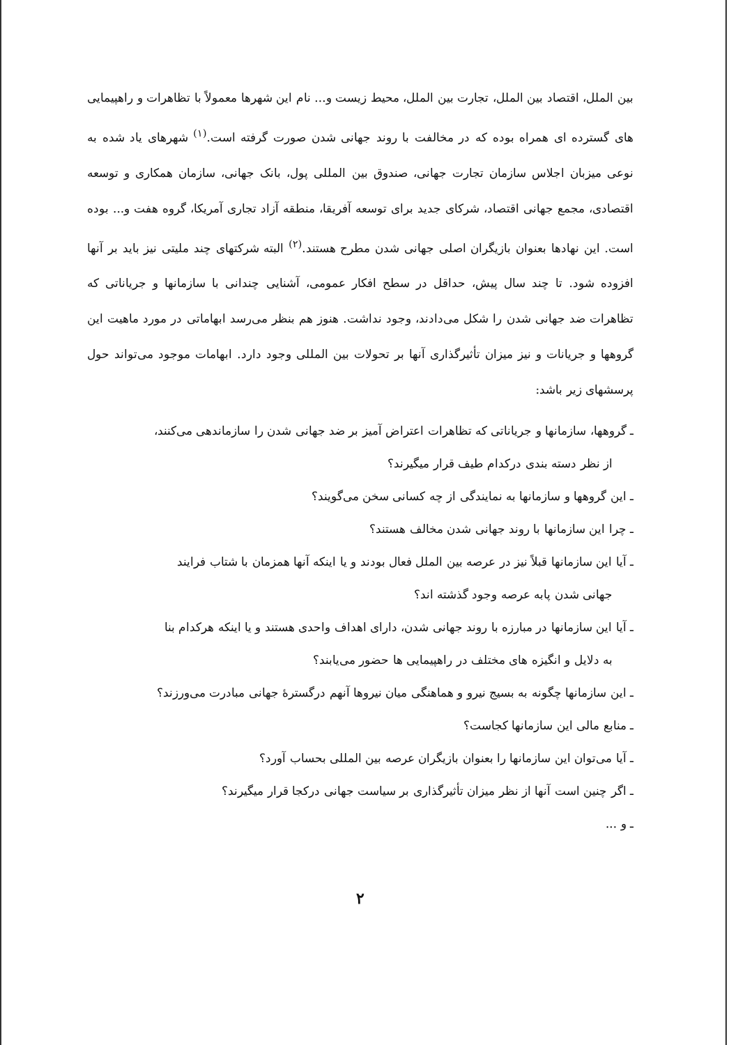بین الملل، اقتصاد بین الملل، تجارت بین الملل، محیط زیست و... نام این شهرها معمولاً با تظاهرات و راهپیمایی های گسترده ای همراه بوده که در مخالفت با روند جهانی شدن صورت گرفته است.<sup>(۱)</sup> شهرهای یاد شده به نوعی میزبان اجلاس سازمان تجارت جهانی، صندوق بین المللی پول، بانک جهانی، سازمان همکاری و توسعه اقتصادی، مجمع جهانی اقتصاد، شرکای جدید برای توسعه آفریقا، منطقه آزاد تجاری آمریکا، گروه هفت و... بوده است. این نهادها بعنوان بازیگران اصلی جهانی شدن مطرح هستند.<sup>(۲)</sup> البته شرکتهای چند ملیتی نیز باید بر آنها افزوده شود. تا چند سال پیش، حداقل در سطح افکار عمومی، آشنایی چندانی با سازمانها و جریاناتی که تظاهرات ضد جهانی شدن را شکل می‌دادند، وجود نداشت. هنوز هم بنظر می‌رسد ابهاماتی در مورد ماهیت این گروهها و جریانات و نیز میزان تأثیرگذاری آنها بر تحولات بین المللی وجود دارد. ابهامات موجود می‌تواند حول پرسشهای زیر باشد:
ـ گروهها، سازمانها و جریاناتی که تظاهرات اعتراض آمیز بر ضد جهانی شدن را سازماندهی می‌کنند،
از نظر دسته بندی درکدام طیف قرار میگیرند؟
ـ این گروهها و سازمانها به نمایندگی از چه کسانی سخن می‌گویند؟
ـ چرا این سازمانها با روند جهانی شدن مخالف هستند؟
ـ آیا این سازمانها قبلاً نیز در عرصه بین الملل فعال بودند و یا اینکه آنها همزمان با شتاب فرایند
جهانی شدن پابه عرصه وجود گذشته اند؟
ـ آیا این سازمانها در مبارزه با روند جهانی شدن، دارای اهداف واحدی هستند و یا اینکه هرکدام بنا
به دلایل و انگیزه های مختلف در راهپیمایی ها حضور می‌یابند؟
ـ این سازمانها چگونه به بسیج نیرو و هماهنگی میان نیروها آنهم درگسترهٔ جهانی مبادرت می‌ورزند؟
ـ منابع مالی این سازمانها کجاست؟
ـ آیا می‌توان این سازمانها را بعنوان بازیگران عرصه بین المللی بحساب آورد؟
ـ اگر چنین است آنها از نظر میزان تأثیرگذاری بر سیاست جهانی درکجا قرار میگیرند؟
ـ و ...
۲